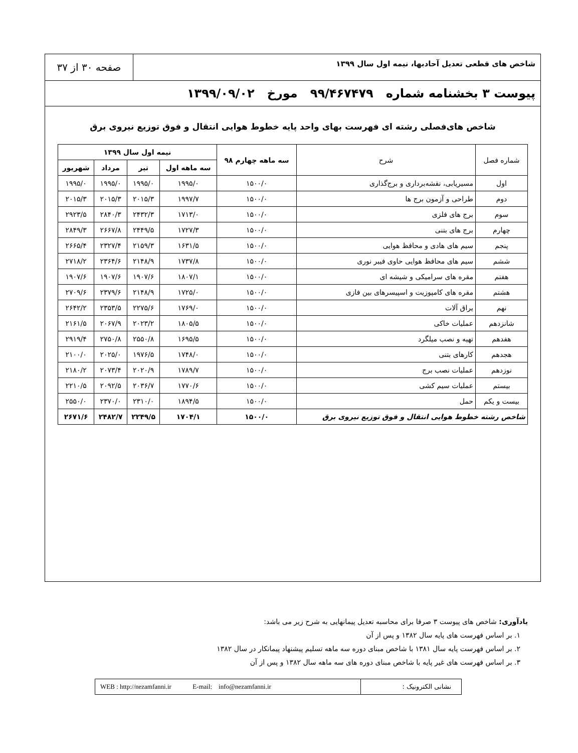شاخص های قطعی تعدیل آحادبها، نیمه اول سال ۱۳۹۹
صفحه ۳۰ از ۳۷
پیوست ۳ بخشنامه شماره ۹۹/۴۶۷۴۷۹ مورخ ۱۳۹۹/۰۹/۰۲
شاخص های‌فصلی رشته ای فهرست بهای واحد پایه خطوط هوایی انتقال و فوق توزیع نیروی برق
| شماره فصل | شرح | سه ماهه چهارم ۹۸ | نیمه اول سال ۱۳۹۹ | | | |
| | | | سه ماهه اول | تیر | مرداد | شهریور |
| اول | مسیریابی، نقشه‌برداری و برج‌گذاری | ۱۵۰۰/۰ | ۱۹۹۵/۰ | ۱۹۹۵/۰ | ۱۹۹۵/۰ | ۱۹۹۵/۰ |
| دوم | طراحی و آزمون برج ها | ۱۵۰۰/۰ | ۱۹۹۷/۷ | ۲۰۱۵/۳ | ۲۰۱۵/۳ | ۲۰۱۵/۳ |
| سوم | برج های فلزی | ۱۵۰۰/۰ | ۱۷۱۳/۰ | ۲۴۳۲/۳ | ۲۸۴۰/۳ | ۲۹۲۳/۵ |
| چهارم | برج های بتنی | ۱۵۰۰/۰ | ۱۷۲۷/۳ | ۲۴۴۹/۵ | ۲۶۶۷/۸ | ۲۸۴۹/۳ |
| پنجم | سیم های هادی و محافظ هوایی | ۱۵۰۰/۰ | ۱۶۳۱/۵ | ۲۱۵۹/۳ | ۲۳۲۷/۴ | ۲۶۶۵/۴ |
| ششم | سیم های محافظ هوایی حاوی فیبر نوری | ۱۵۰۰/۰ | ۱۷۳۷/۸ | ۲۱۴۸/۹ | ۲۳۶۴/۶ | ۲۷۱۸/۲ |
| هفتم | مقره های سرامیکی و شیشه ای | ۱۵۰۰/۰ | ۱۸۰۷/۱ | ۱۹۰۷/۶ | ۱۹۰۷/۶ | ۱۹۰۷/۶ |
| هشتم | مقره های کامپوزیت و اسپیسرهای بین فازی | ۱۵۰۰/۰ | ۱۷۲۵/۰ | ۲۱۴۸/۹ | ۲۳۷۹/۶ | ۲۷۰۹/۶ |
| نهم | یراق آلات | ۱۵۰۰/۰ | ۱۷۶۹/۰ | ۲۲۷۵/۶ | ۲۳۵۳/۵ | ۲۶۴۲/۲ |
| شانزدهم | عملیات خاکی | ۱۵۰۰/۰ | ۱۸۰۵/۵ | ۲۰۲۳/۲ | ۲۰۶۷/۹ | ۲۱۶۱/۵ |
| هفدهم | تهیه و نصب میلگرد | ۱۵۰۰/۰ | ۱۶۹۵/۵ | ۲۵۵۰/۸ | ۲۷۵۰/۸ | ۲۹۱۹/۴ |
| هجدهم | کارهای بتنی | ۱۵۰۰/۰ | ۱۷۴۸/۰ | ۱۹۷۶/۵ | ۲۰۲۵/۰ | ۲۱۰۰/۰ |
| نوزدهم | عملیات نصب برج | ۱۵۰۰/۰ | ۱۷۸۹/۷ | ۲۰۲۰/۹ | ۲۰۷۳/۴ | ۲۱۸۰/۲ |
| بیستم | عملیات سیم کشی | ۱۵۰۰/۰ | ۱۷۷۰/۶ | ۲۰۳۶/۷ | ۲۰۹۲/۵ | ۲۲۱۰/۵ |
| بیست و یکم | حمل | ۱۵۰۰/۰ | ۱۸۹۴/۵ | ۲۳۱۰/۰ | ۲۳۷۰/۰ | ۲۵۵۰/۰ |
| شاخص رشته خطوط هوایی انتقال و فوق توزیع نیروی برق | | ۱۵۰۰/۰ | ۱۷۰۴/۱ | ۲۲۴۹/۵ | ۲۴۸۲/۷ | ۲۶۷۱/۶ |
یادآوری: شاخص های پیوست ۳ صرفا برای محاسبه تعدیل پیمانهایی به شرح زیر می باشد:
۱. بر اساس فهرست های پایه سال ۱۳۸۲ و پس از آن
۲. بر اساس فهرست پایه سال ۱۳۸۱ با شاخص مبنای دوره سه ماهه تسلیم پیشنهاد پیمانکار در سال ۱۳۸۲
۳. بر اساس فهرست های غیر پایه با شاخص مبنای دوره های سه ماهه سال ۱۳۸۲ و پس از آن
نشانی الکترونیک : WEB : http://nezamfanni.ir E-mail: info@nezamfanni.ir